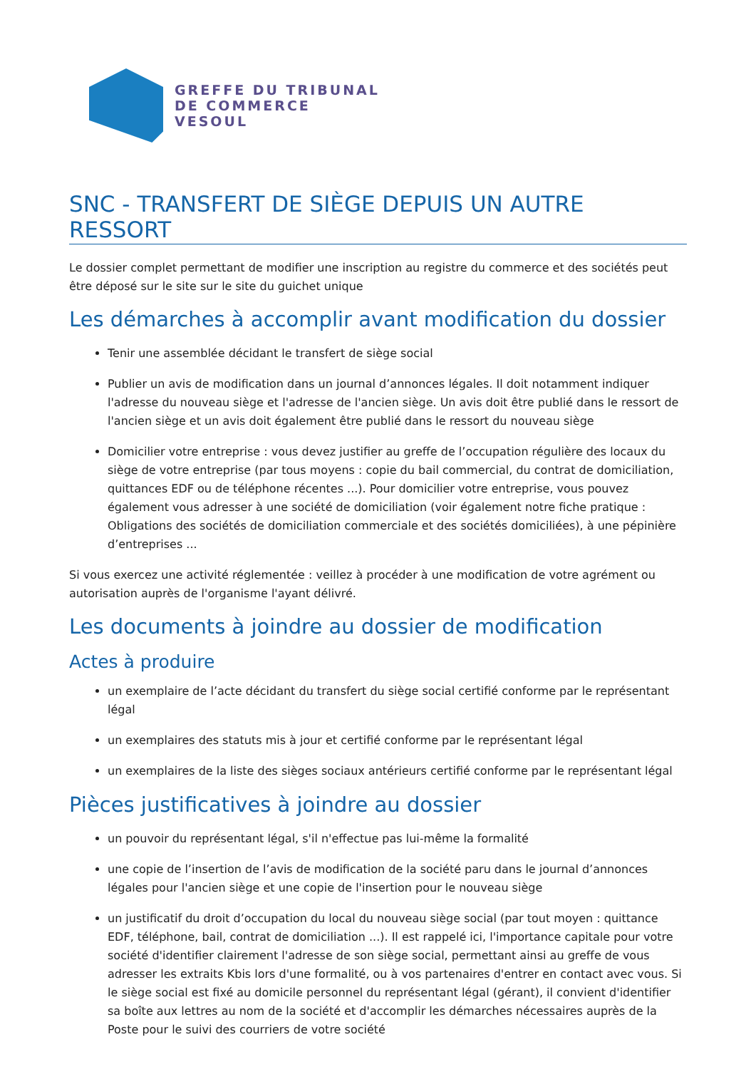GREFFE DU TRIBUNAL
DE COMMERCE
VESOUL
SNC - TRANSFERT DE SIÈGE DEPUIS UN AUTRE RESSORT
Le dossier complet permettant de modifier une inscription au registre du commerce et des sociétés peut être déposé sur le site sur le site du guichet unique
Les démarches à accomplir avant modification du dossier
Tenir une assemblée décidant le transfert de siège social
Publier un avis de modification dans un journal d’annonces légales. Il doit notamment indiquer l'adresse du nouveau siège et l'adresse de l'ancien siège. Un avis doit être publié dans le ressort de l'ancien siège et un avis doit également être publié dans le ressort du nouveau siège
Domicilier votre entreprise : vous devez justifier au greffe de l’occupation régulière des locaux du siège de votre entreprise (par tous moyens : copie du bail commercial, du contrat de domiciliation, quittances EDF ou de téléphone récentes ...). Pour domicilier votre entreprise, vous pouvez également vous adresser à une société de domiciliation (voir également notre fiche pratique : Obligations des sociétés de domiciliation commerciale et des sociétés domiciliées), à une pépinière d’entreprises ...
Si vous exercez une activité réglementée : veillez à procéder à une modification de votre agrément ou autorisation auprès de l'organisme l'ayant délivré.
Les documents à joindre au dossier de modification
Actes à produire
un exemplaire de l’acte décidant du transfert du siège social certifié conforme par le représentant légal
un exemplaires des statuts mis à jour et certifié conforme par le représentant légal
un exemplaires de la liste des sièges sociaux antérieurs certifié conforme par le représentant légal
Pièces justificatives à joindre au dossier
un pouvoir du représentant légal, s'il n'effectue pas lui-même la formalité
une copie de l’insertion de l’avis de modification de la société paru dans le journal d’annonces légales pour l'ancien siège et une copie de l'insertion pour le nouveau siège
un justificatif du droit d’occupation du local du nouveau siège social (par tout moyen : quittance EDF, téléphone, bail, contrat de domiciliation ...). Il est rappelé ici, l'importance capitale pour votre société d'identifier clairement l'adresse de son siège social, permettant ainsi au greffe de vous adresser les extraits Kbis lors d'une formalité, ou à vos partenaires d'entrer en contact avec vous. Si le siège social est fixé au domicile personnel du représentant légal (gérant), il convient d'identifier sa boîte aux lettres au nom de la société et d'accomplir les démarches nécessaires auprès de la Poste pour le suivi des courriers de votre société